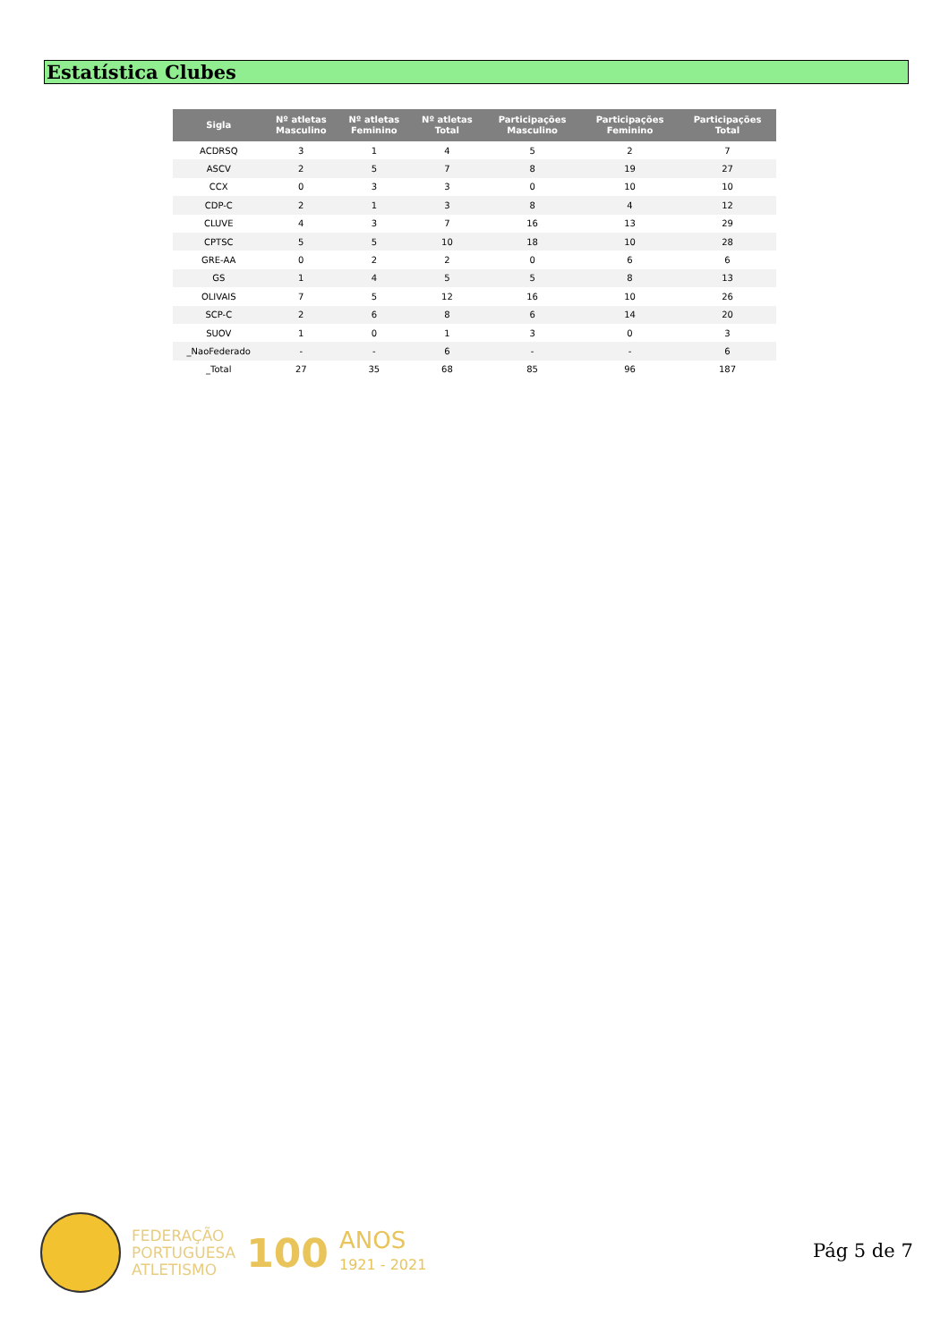Estatística Clubes
| Sigla | Nº atletas Masculino | Nº atletas Feminino | Nº atletas Total | Participações Masculino | Participações Feminino | Participações Total |
| --- | --- | --- | --- | --- | --- | --- |
| ACDRSQ | 3 | 1 | 4 | 5 | 2 | 7 |
| ASCV | 2 | 5 | 7 | 8 | 19 | 27 |
| CCX | 0 | 3 | 3 | 0 | 10 | 10 |
| CDP-C | 2 | 1 | 3 | 8 | 4 | 12 |
| CLUVE | 4 | 3 | 7 | 16 | 13 | 29 |
| CPTSC | 5 | 5 | 10 | 18 | 10 | 28 |
| GRE-AA | 0 | 2 | 2 | 0 | 6 | 6 |
| GS | 1 | 4 | 5 | 5 | 8 | 13 |
| OLIVAIS | 7 | 5 | 12 | 16 | 10 | 26 |
| SCP-C | 2 | 6 | 8 | 6 | 14 | 20 |
| SUOV | 1 | 0 | 1 | 3 | 0 | 3 |
| _NaoFederado | - | - | 6 | - | - | 6 |
| _Total | 27 | 35 | 68 | 85 | 96 | 187 |
FEDERAÇÃO
PORTUGUESA
ATLETISMO
100
ANOS
1921 - 2021
Pág 5 de 7